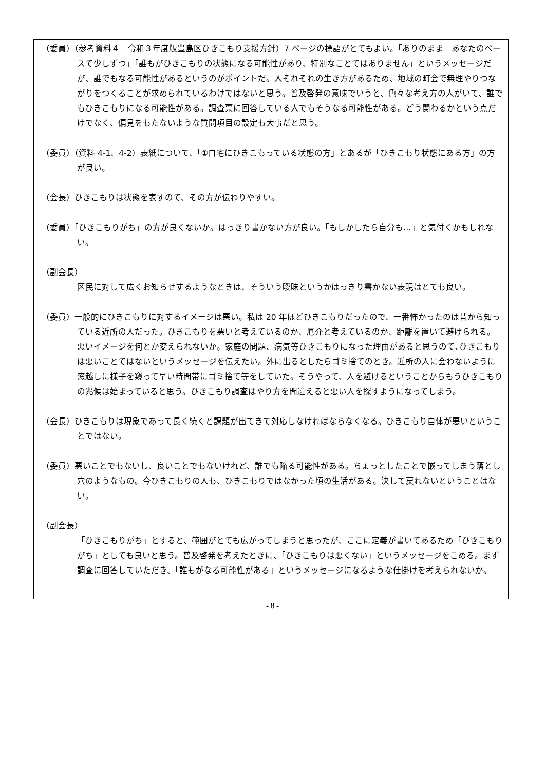（委員）（参考資料４　令和３年度版豊島区ひきこもり支援方針）7 ページの標語がとてもよい。「ありのまま　あなたのペースで少しずつ」「誰もがひきこもりの状態になる可能性があり、特別なことではありません」というメッセージだが、誰でもなる可能性があるというのがポイントだ。人それぞれの生き方があるため、地域の町会で無理やりつながりをつくることが求められているわけではないと思う。普及啓発の意味でいうと、色々な考え方の人がいて、誰でもひきこもりになる可能性がある。調査票に回答している人でもそうなる可能性がある。どう関わるかという点だけでなく、偏見をもたないような質問項目の設定も大事だと思う。
（委員）（資料 4-1、4-2）表紙について、「①自宅にひきこもっている状態の方」とあるが「ひきこもり状態にある方」の方が良い。
（会長）ひきこもりは状態を表すので、その方が伝わりやすい。
（委員）「ひきこもりがち」の方が良くないか。はっきり書かない方が良い。「もしかしたら自分も…」と気付くかもしれない。
（副会長）
区民に対して広くお知らせするようなときは、そういう曖昧というかはっきり書かない表現はとても良い。
（委員）一般的にひきこもりに対するイメージは悪い。私は 20 年ほどひきこもりだったので、一番怖かったのは昔から知っている近所の人だった。ひきこもりを悪いと考えているのか、厄介と考えているのか、距離を置いて避けられる。悪いイメージを何とか変えられないか。家庭の問題、病気等ひきこもりになった理由があると思うので､ひきこもりは悪いことではないというメッセージを伝えたい。外に出るとしたらゴミ捨てのとき。近所の人に会わないように窓越しに様子を窺って早い時間帯にゴミ捨て等をしていた。そうやって、人を避けるということからもうひきこもりの兆候は始まっていると思う。ひきこもり調査はやり方を間違えると悪い人を探すようになってしまう。
（会長）ひきこもりは現象であって長く続くと課題が出てきて対応しなければならなくなる。ひきこもり自体が悪いということではない。
（委員）悪いことでもないし、良いことでもないけれど、誰でも陥る可能性がある。ちょっとしたことで嵌ってしまう落とし穴のようなもの。今ひきこもりの人も、ひきこもりではなかった頃の生活がある。決して戻れないということはない。
（副会長）
「ひきこもりがち」とすると、範囲がとても広がってしまうと思ったが、ここに定義が書いてあるため「ひきこもりがち」としても良いと思う。普及啓発を考えたときに、「ひきこもりは悪くない」というメッセージをこめる。まず調査に回答していただき、「誰もがなる可能性がある」というメッセージになるような仕掛けを考えられないか。
- 8 -